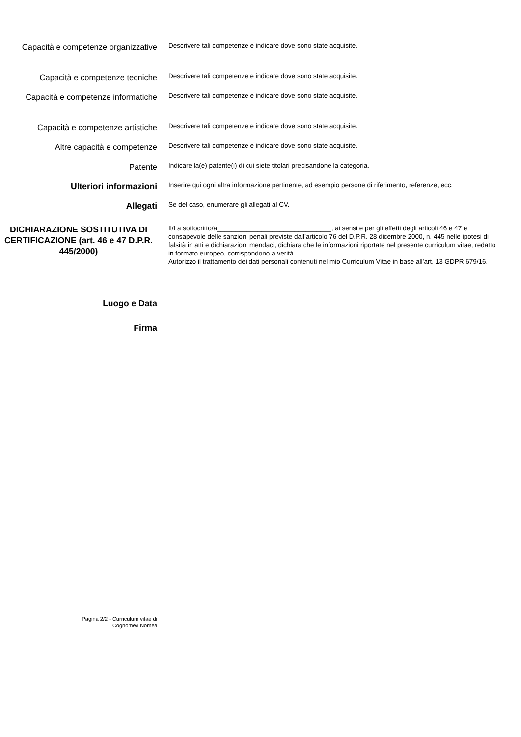Capacità e competenze organizzative
Descrivere tali competenze e indicare dove sono state acquisite.
Capacità e competenze tecniche
Descrivere tali competenze e indicare dove sono state acquisite.
Capacità e competenze informatiche
Descrivere tali competenze e indicare dove sono state acquisite.
Capacità e competenze artistiche
Descrivere tali competenze e indicare dove sono state acquisite.
Altre capacità e competenze
Descrivere tali competenze e indicare dove sono state acquisite.
Patente
Indicare la(e) patente(i) di cui siete titolari precisandone la categoria.
Ulteriori informazioni
Inserire qui ogni altra informazione pertinente, ad esempio persone di riferimento, referenze, ecc.
Allegati
Se del caso, enumerare gli allegati al CV.
DICHIARAZIONE SOSTITUTIVA DI CERTIFICAZIONE (art. 46 e 47 D.P.R. 445/2000)
Il/La sottocritto/a_______________________________, ai sensi e per gli effetti degli articoli 46 e 47 e consapevole delle sanzioni penali previste dall’articolo 76 del D.P.R. 28 dicembre 2000, n. 445 nelle ipotesi di falsità in atti e dichiarazioni mendaci, dichiara che le informazioni riportate nel presente curriculum vitae, redatto in formato europeo, corrispondono a verità.
Autorizzo il trattamento dei dati personali contenuti nel mio Curriculum Vitae in base all’art. 13 GDPR 679/16.
Luogo e Data
Firma
Pagina 2/2 - Curriculum vitae di
Cognome/i Nome/i